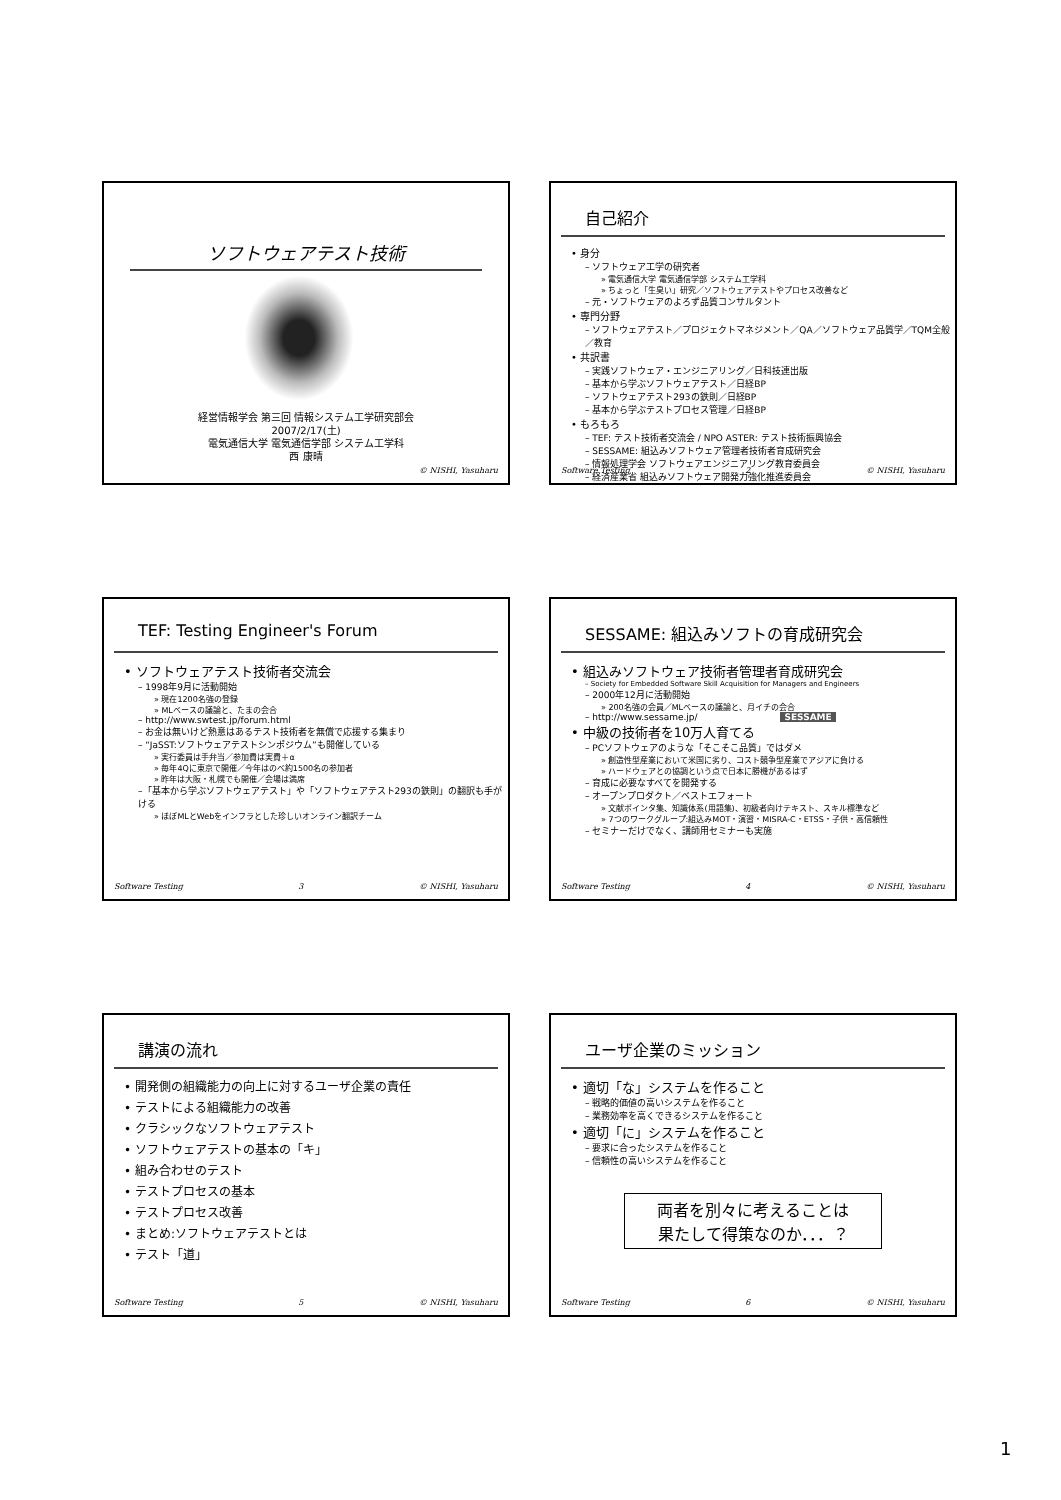ソフトウェアテスト技術
経営情報学会 第三回 情報システム工学研究部会
2007/2/17(土)
電気通信大学 電気通信学部 システム工学科
西 康晴
© NISHI, Yasuharu
自己紹介
• 身分
– ソフトウェア工学の研究者
» 電気通信大学 電気通信学部 システム工学科
» ちょっと「生臭い」研究／ソフトウェアテストやプロセス改善など
– 元・ソフトウェアのよろず品質コンサルタント
• 専門分野
– ソフトウェアテスト／プロジェクトマネジメント／QA／ソフトウェア品質学／TQM全般／教育
• 共訳書
– 実践ソフトウェア・エンジニアリング／日科技連出版
– 基本から学ぶソフトウェアテスト／日経BP
– ソフトウェアテスト293の鉄則／日経BP
– 基本から学ぶテストプロセス管理／日経BP
• もろもろ
– TEF: テスト技術者交流会 / NPO ASTER: テスト技術振興協会
– SESSAME: 組込みソフトウェア管理者技術者育成研究会
– 情報処理学会 ソフトウェアエンジニアリング教育委員会
– 経済産業省 組込みソフトウェア開発力強化推進委員会
Software Testing 2 © NISHI, Yasuharu
TEF: Testing Engineer's Forum
• ソフトウェアテスト技術者交流会
– 1998年9月に活動開始
» 現在1200名強の登録
» MLベースの議論と、たまの会合
– http://www.swtest.jp/forum.html
– お金は無いけど熱意はあるテスト技術者を無償で応援する集まり
– “JaSST:ソフトウェアテストシンポジウム”も開催している
» 実行委員は手弁当／参加費は実費＋α
» 毎年4Qに東京で開催／今年はのべ約1500名の参加者
» 昨年は大阪・札幌でも開催／会場は満席
–「基本から学ぶソフトウェアテスト」や「ソフトウェアテスト293の鉄則」の翻訳も手がける
» ほぼMLとWebをインフラとした珍しいオンライン翻訳チーム
Software Testing 3 © NISHI, Yasuharu
SESSAME: 組込みソフトの育成研究会
• 組込みソフトウェア技術者管理者育成研究会
– Society for Embedded Software Skill Acquisition for Managers and Engineers
– 2000年12月に活動開始
» 200名強の会員／MLベースの議論と、月イチの会合
– http://www.sessame.jp/ SESSAME
• 中級の技術者を10万人育てる
– PCソフトウェアのような「そこそこ品質」ではダメ
» 創造性型産業において米国に劣り、コスト競争型産業でアジアに負ける
» ハードウェアとの協調という点で日本に勝機があるはず
– 育成に必要なすべてを開発する
– オープンプロダクト／ベストエフォート
» 文献ポインタ集、知識体系(用語集)、初級者向けテキスト、スキル標準など
» 7つのワークグループ:組込みMOT・演習・MISRA-C・ETSS・子供・高信頼性
– セミナーだけでなく、講師用セミナーも実施
Software Testing 4 © NISHI, Yasuharu
講演の流れ
• 開発側の組織能力の向上に対するユーザ企業の責任
• テストによる組織能力の改善
• クラシックなソフトウェアテスト
• ソフトウェアテストの基本の「キ」
• 組み合わせのテスト
• テストプロセスの基本
• テストプロセス改善
• まとめ:ソフトウェアテストとは
• テスト「道」
Software Testing 5 © NISHI, Yasuharu
ユーザ企業のミッション
• 適切「な」システムを作ること
– 戦略的価値の高いシステムを作ること
– 業務効率を高くできるシステムを作ること
• 適切「に」システムを作ること
– 要求に合ったシステムを作ること
– 信頼性の高いシステムを作ること
両者を別々に考えることは
果たして得策なのか．．．？
Software Testing 6 © NISHI, Yasuharu
1